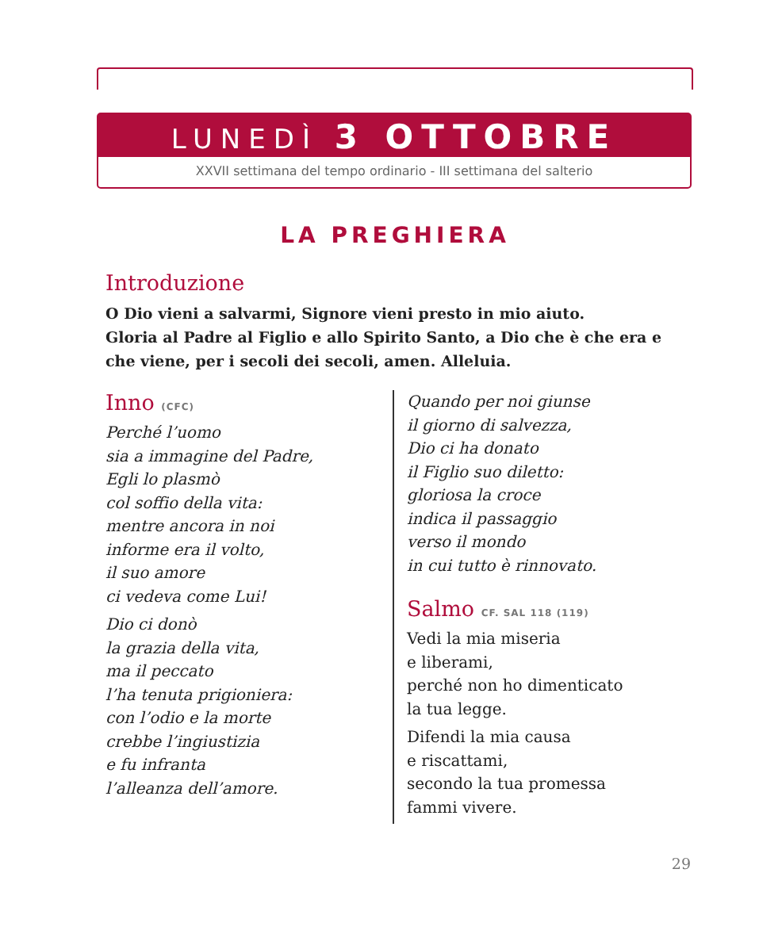LUNEDÌ 3 OTTOBRE
XXVII settimana del tempo ordinario - III settimana del salterio
LA PREGHIERA
Introduzione
O Dio vieni a salvarmi, Signore vieni presto in mio aiuto.
Gloria al Padre al Figlio e allo Spirito Santo, a Dio che è che era e che viene, per i secoli dei secoli, amen. Alleluia.
Inno (CFC)
Perché l’uomo
sia a immagine del Padre,
Egli lo plasmò
col soffio della vita:
mentre ancora in noi
informe era il volto,
il suo amore
ci vedeva come Lui!
Dio ci donò
la grazia della vita,
ma il peccato
l’ha tenuta prigioniera:
con l’odio e la morte
crebbe l’ingiustizia
e fu infranta
l’alleanza dell’amore.
Quando per noi giunse
il giorno di salvezza,
Dio ci ha donato
il Figlio suo diletto:
gloriosa la croce
indica il passaggio
verso il mondo
in cui tutto è rinnovato.
Salmo CF. SAL 118 (119)
Vedi la mia miseria
e liberami,
perché non ho dimenticato
la tua legge.
Difendi la mia causa
e riscattami,
secondo la tua promessa
fammi vivere.
29